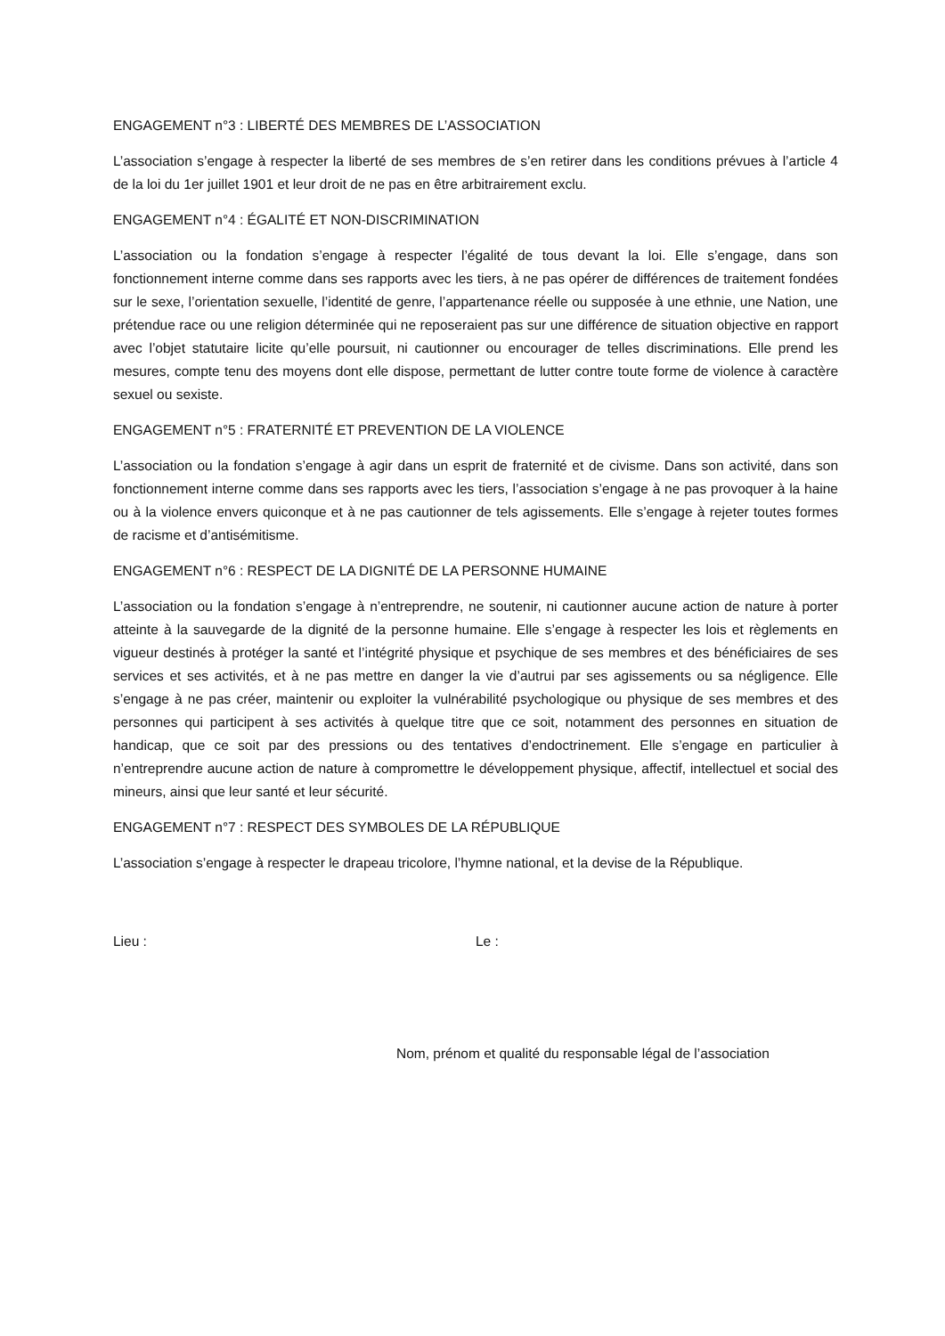ENGAGEMENT n°3 : LIBERTÉ DES MEMBRES DE L’ASSOCIATION
L’association s’engage à respecter la liberté de ses membres de s’en retirer dans les conditions prévues à l’article 4 de la loi du 1er juillet 1901 et leur droit de ne pas en être arbitrairement exclu.
ENGAGEMENT n°4 : ÉGALITÉ ET NON-DISCRIMINATION
L’association ou la fondation s’engage à respecter l’égalité de tous devant la loi. Elle s’engage, dans son fonctionnement interne comme dans ses rapports avec les tiers, à ne pas opérer de différences de traitement fondées sur le sexe, l’orientation sexuelle, l’identité de genre, l’appartenance réelle ou supposée à une ethnie, une Nation, une prétendue race ou une religion déterminée qui ne reposeraient pas sur une différence de situation objective en rapport avec l’objet statutaire licite qu’elle poursuit, ni cautionner ou encourager de telles discriminations. Elle prend les mesures, compte tenu des moyens dont elle dispose, permettant de lutter contre toute forme de violence à caractère sexuel ou sexiste.
ENGAGEMENT n°5 : FRATERNITÉ ET PREVENTION DE LA VIOLENCE
L’association ou la fondation s’engage à agir dans un esprit de fraternité et de civisme. Dans son activité, dans son fonctionnement interne comme dans ses rapports avec les tiers, l’association s’engage à ne pas provoquer à la haine ou à la violence envers quiconque et à ne pas cautionner de tels agissements. Elle s’engage à rejeter toutes formes de racisme et d’antisémitisme.
ENGAGEMENT n°6 : RESPECT DE LA DIGNITÉ DE LA PERSONNE HUMAINE
L’association ou la fondation s’engage à n’entreprendre, ne soutenir, ni cautionner aucune action de nature à porter atteinte à la sauvegarde de la dignité de la personne humaine. Elle s’engage à respecter les lois et règlements en vigueur destinés à protéger la santé et l’intégrité physique et psychique de ses membres et des bénéficiaires de ses services et ses activités, et à ne pas mettre en danger la vie d’autrui par ses agissements ou sa négligence. Elle s’engage à ne pas créer, maintenir ou exploiter la vulnérabilité psychologique ou physique de ses membres et des personnes qui participent à ses activités à quelque titre que ce soit, notamment des personnes en situation de handicap, que ce soit par des pressions ou des tentatives d’endoctrinement. Elle s’engage en particulier à n’entreprendre aucune action de nature à compromettre le développement physique, affectif, intellectuel et social des mineurs, ainsi que leur santé et leur sécurité.
ENGAGEMENT n°7 : RESPECT DES SYMBOLES DE LA RÉPUBLIQUE
L’association s’engage à respecter le drapeau tricolore, l’hymne national, et la devise de la République.
Lieu : Le :
Nom, prénom et qualité du responsable légal de l’association